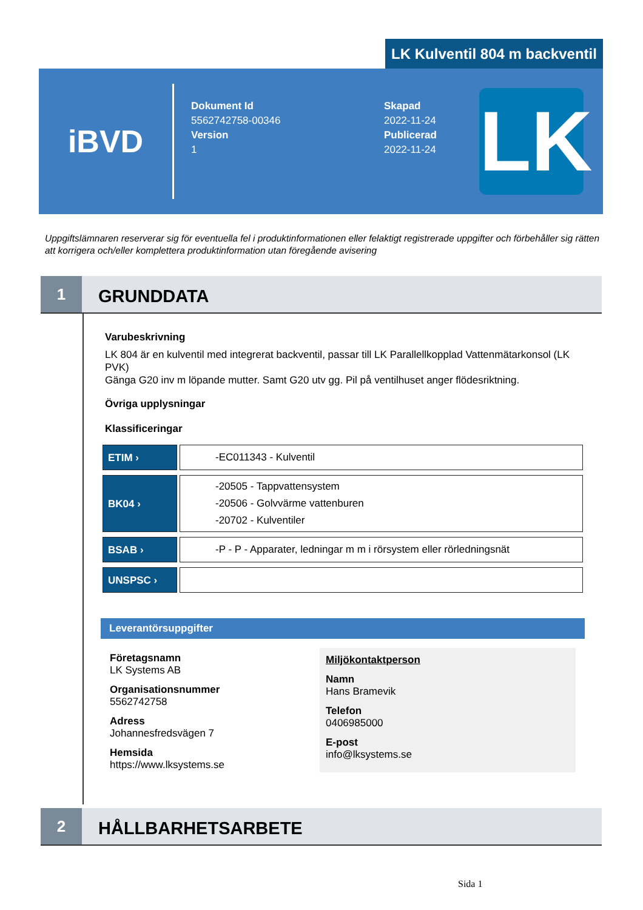LK Kulventil 804 m backventil
iBVD
Dokument Id
5562742758-00346
Version
1
Skapad
2022-11-24
Publicerad
2022-11-24
LK
Uppgiftslämnaren reserverar sig för eventuella fel i produktinformationen eller felaktigt registrerade uppgifter och förbehåller sig rätten att korrigera och/eller komplettera produktinformation utan föregående avisering
1
GRUNDDATA
Varubeskrivning
LK 804 är en kulventil med integrerat backventil, passar till LK Parallellkopplad Vattenmätarkonsol (LK PVK)
Gänga G20 inv m löpande mutter. Samt G20 utv gg. Pil på ventilhuset anger flödesriktning.
Övriga upplysningar
Klassificeringar
| ETIM › | -EC011343 - Kulventil |
| BK04 › | -20505 - Tappvattensystem -20506 - Golvvärme vattenburen -20702 - Kulventiler |
| BSAB › | -P - P - Apparater, ledningar m m i rörsystem eller rörledningsnät |
| UNSPSC › | |
Leverantörsuppgifter
Företagsnamn
LK Systems AB
Organisationsnummer
5562742758
Adress
Johannesfredsvägen 7
Hemsida
https://www.lksystems.se
Miljökontaktperson
Namn
Hans Bramevik
Telefon
0406985000
E-post
info@lksystems.se
2
HÅLLBARHETSARBETE
Sida 1